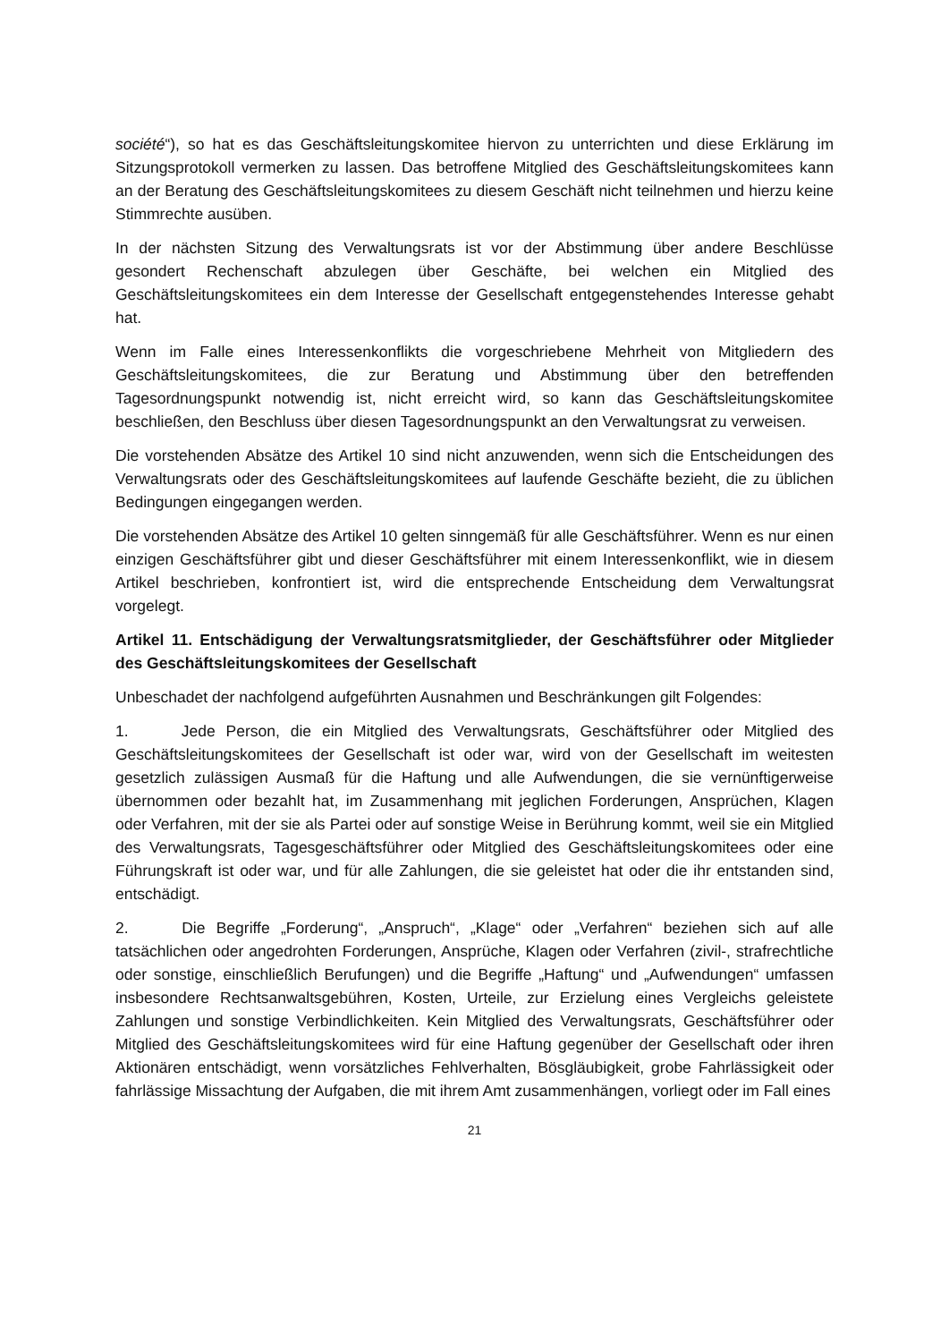société“), so hat es das Geschäftsleitungskomitee hiervon zu unterrichten und diese Erklärung im Sitzungsprotokoll vermerken zu lassen. Das betroffene Mitglied des Geschäftsleitungskomitees kann an der Beratung des Geschäftsleitungskomitees zu diesem Geschäft nicht teilnehmen und hierzu keine Stimmrechte ausüben.
In der nächsten Sitzung des Verwaltungsrats ist vor der Abstimmung über andere Beschlüsse gesondert Rechenschaft abzulegen über Geschäfte, bei welchen ein Mitglied des Geschäftsleitungskomitees ein dem Interesse der Gesellschaft entgegenstehendes Interesse gehabt hat.
Wenn im Falle eines Interessenkonflikts die vorgeschriebene Mehrheit von Mitgliedern des Geschäftsleitungskomitees, die zur Beratung und Abstimmung über den betreffenden Tagesordnungspunkt notwendig ist, nicht erreicht wird, so kann das Geschäftsleitungskomitee beschließen, den Beschluss über diesen Tagesordnungspunkt an den Verwaltungsrat zu verweisen.
Die vorstehenden Absätze des Artikel 10 sind nicht anzuwenden, wenn sich die Entscheidungen des Verwaltungsrats oder des Geschäftsleitungskomitees auf laufende Geschäfte bezieht, die zu üblichen Bedingungen eingegangen werden.
Die vorstehenden Absätze des Artikel 10 gelten sinngemäß für alle Geschäftsführer. Wenn es nur einen einzigen Geschäftsführer gibt und dieser Geschäftsführer mit einem Interessenkonflikt, wie in diesem Artikel beschrieben, konfrontiert ist, wird die entsprechende Entscheidung dem Verwaltungsrat vorgelegt.
Artikel 11. Entschädigung der Verwaltungsratsmitglieder, der Geschäftsführer oder Mitglieder des Geschäftsleitungskomitees der Gesellschaft
Unbeschadet der nachfolgend aufgeführten Ausnahmen und Beschränkungen gilt Folgendes:
1. Jede Person, die ein Mitglied des Verwaltungsrats, Geschäftsführer oder Mitglied des Geschäftsleitungskomitees der Gesellschaft ist oder war, wird von der Gesellschaft im weitesten gesetzlich zulässigen Ausmaß für die Haftung und alle Aufwendungen, die sie vernünftigerweise übernommen oder bezahlt hat, im Zusammenhang mit jeglichen Forderungen, Ansprüchen, Klagen oder Verfahren, mit der sie als Partei oder auf sonstige Weise in Berührung kommt, weil sie ein Mitglied des Verwaltungsrats, Tagesgeschäftsführer oder Mitglied des Geschäftsleitungskomitees oder eine Führungskraft ist oder war, und für alle Zahlungen, die sie geleistet hat oder die ihr entstanden sind, entschädigt.
2. Die Begriffe „Forderung“, „Anspruch“, „Klage“ oder „Verfahren“ beziehen sich auf alle tatsächlichen oder angedrohten Forderungen, Ansprüche, Klagen oder Verfahren (zivil-, strafrechtliche oder sonstige, einschließlich Berufungen) und die Begriffe „Haftung“ und „Aufwendungen“ umfassen insbesondere Rechtsanwaltsgebühren, Kosten, Urteile, zur Erzielung eines Vergleichs geleistete Zahlungen und sonstige Verbindlichkeiten. Kein Mitglied des Verwaltungsrats, Geschäftsführer oder Mitglied des Geschäftsleitungskomitees wird für eine Haftung gegenüber der Gesellschaft oder ihren Aktionären entschädigt, wenn vorsätzliches Fehlverhalten, Bösgläubigkeit, grobe Fahrlässigkeit oder fahrlässige Missachtung der Aufgaben, die mit ihrem Amt zusammenhängen, vorliegt oder im Fall eines
21